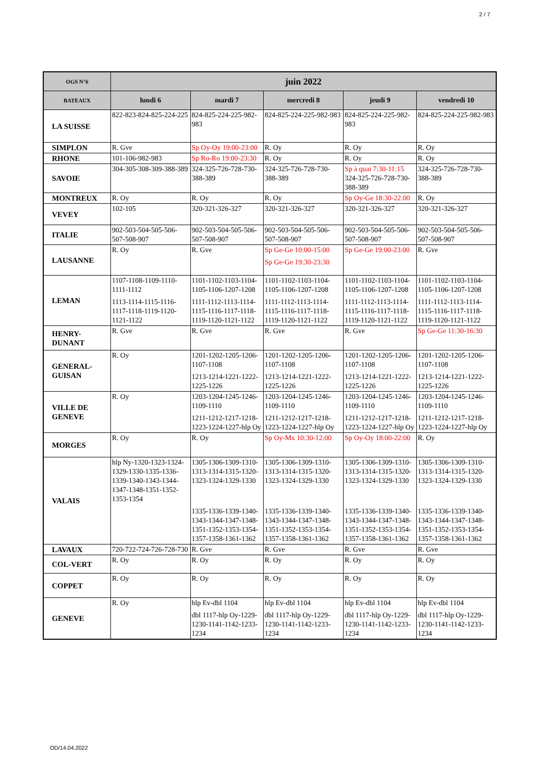2 / 7
| OGS N°6 | juin 2022 | | | | |
| --- | --- | --- | --- | --- | --- |
| BATEAUX | lundi 6 | mardi 7 | mercredi 8 | jeudi 9 | vendredi 10 |
| LA SUISSE | 822-823-824-825-224-225 | 824-825-224-225-982-983 | 824-825-224-225-982-983 | 824-825-224-225-982-983 | 824-825-224-225-982-983 |
| SIMPLON | R. Gve | Sp Oy-Oy 19:00-23:00 | R. Oy | R. Oy | R. Oy |
| RHONE | 101-106-982-983 | Sp Ro-Ro 19:00-23:30 | R. Oy | R. Oy | R. Oy |
| SAVOIE | 304-305-308-309-388-389 | 324-325-726-728-730-388-389 | 324-325-726-728-730-388-389 | Sp à quai 7:30-11:15 324-325-726-728-730-388-389 | 324-325-726-728-730-388-389 |
| MONTREUX | R. Oy | R. Oy | R. Oy | Sp Oy-Ge 18:30-22:00 | R. Oy |
| VEVEY | 102-105 | 320-321-326-327 | 320-321-326-327 | 320-321-326-327 | 320-321-326-327 |
| ITALIE | 902-503-504-505-506-507-508-907 | 902-503-504-505-506-507-508-907 | 902-503-504-505-506-507-508-907 | 902-503-504-505-506-507-508-907 | 902-503-504-505-506-507-508-907 |
| LAUSANNE | R. Oy | R. Gve | Sp Ge-Ge 10:00-15:00 Sp Ge-Ge 19:30-23:30 | Sp Ge-Ge 19:00-23:00 | R. Gve |
| LEMAN | 1107-1108-1109-1110-1111-1112 1113-1114-1115-1116-1117-1118-1119-1120-1121-1122 | 1101-1102-1103-1104-1105-1106-1207-1208 1111-1112-1113-1114-1115-1116-1117-1118-1119-1120-1121-1122 | 1101-1102-1103-1104-1105-1106-1207-1208 1111-1112-1113-1114-1115-1116-1117-1118-1119-1120-1121-1122 | 1101-1102-1103-1104-1105-1106-1207-1208 1111-1112-1113-1114-1115-1116-1117-1118-1119-1120-1121-1122 | 1101-1102-1103-1104-1105-1106-1207-1208 1111-1112-1113-1114-1115-1116-1117-1118-1119-1120-1121-1122 |
| HENRY- DUNANT | R. Gve | R. Gve | R. Gve | R. Gve | Sp Ge-Ge 11:30-16:30 |
| GENERAL- GUISAN | R. Oy | 1201-1202-1205-1206-1107-1108 1213-1214-1221-1222-1225-1226 | 1201-1202-1205-1206-1107-1108 1213-1214-1221-1222-1225-1226 | 1201-1202-1205-1206-1107-1108 1213-1214-1221-1222-1225-1226 | 1201-1202-1205-1206-1107-1108 1213-1214-1221-1222-1225-1226 |
| VILLE DE GENEVE | R. Oy | 1203-1204-1245-1246-1109-1110 1211-1212-1217-1218-1223-1224-1227-hlp Oy | 1203-1204-1245-1246-1109-1110 1211-1212-1217-1218-1223-1224-1227-hlp Oy | 1203-1204-1245-1246-1109-1110 1211-1212-1217-1218-1223-1224-1227-hlp Oy | 1203-1204-1245-1246-1109-1110 1211-1212-1217-1218-1223-1224-1227-hlp Oy |
| MORGES | R. Oy | R. Oy | Sp Oy-Mx 10:30-12:00 | Sp Oy-Oy 18:00-22:00 | R. Oy |
| VALAIS | hlp Ny-1320-1323-1324-1329-1330-1335-1336-1339-1340-1343-1344-1347-1348-1351-1352-1353-1354 | 1305-1306-1309-1310-1313-1314-1315-1320-1323-1324-1329-1330 1335-1336-1339-1340-1343-1344-1347-1348-1351-1352-1353-1354-1357-1358-1361-1362 | 1305-1306-1309-1310-1313-1314-1315-1320-1323-1324-1329-1330 1335-1336-1339-1340-1343-1344-1347-1348-1351-1352-1353-1354-1357-1358-1361-1362 | 1305-1306-1309-1310-1313-1314-1315-1320-1323-1324-1329-1330 1335-1336-1339-1340-1343-1344-1347-1348-1351-1352-1353-1354-1357-1358-1361-1362 | 1305-1306-1309-1310-1313-1314-1315-1320-1323-1324-1329-1330 1335-1336-1339-1340-1343-1344-1347-1348-1351-1352-1353-1354-1357-1358-1361-1362 |
| LAVAUX | 720-722-724-726-728-730 | R. Gve | R. Gve | R. Gve | R. Gve |
| COL-VERT | R. Oy | R. Oy | R. Oy | R. Oy | R. Oy |
| COPPET | R. Oy | R. Oy | R. Oy | R. Oy | R. Oy |
| GENEVE | R. Oy | hlp Ev-dbl 1104 dbl 1117-hlp Oy-1229-1230-1141-1142-1233-1234 | hlp Ev-dbl 1104 dbl 1117-hlp Oy-1229-1230-1141-1142-1233-1234 | hlp Ev-dbl 1104 dbl 1117-hlp Oy-1229-1230-1141-1142-1233-1234 | hlp Ev-dbl 1104 dbl 1117-hlp Oy-1229-1230-1141-1142-1233-1234 |
OD/14.04.2022